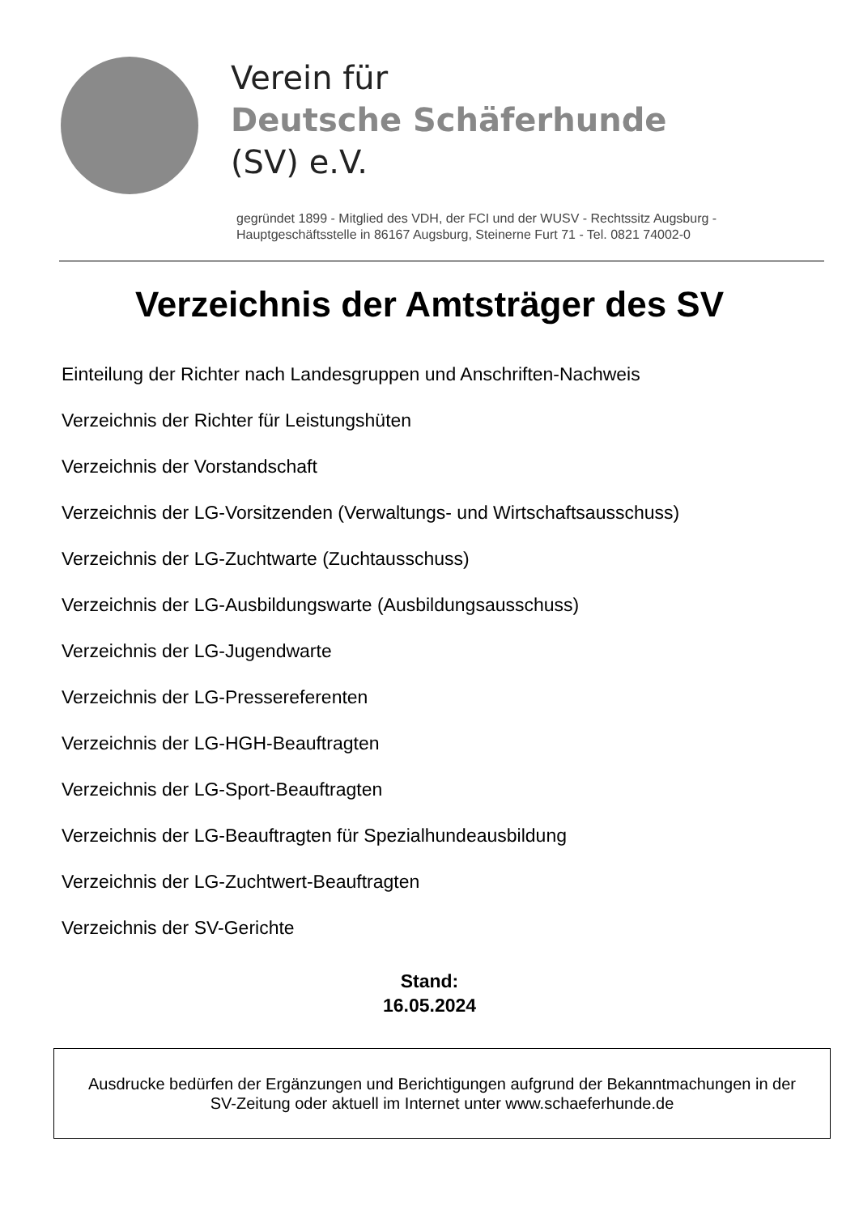Verein für
Deutsche Schäferhunde
(SV) e.V.
gegründet 1899 - Mitglied des VDH, der FCI und der WUSV - Rechtssitz Augsburg -
Hauptgeschäftsstelle in 86167 Augsburg, Steinerne Furt 71 - Tel. 0821 74002-0
Verzeichnis der Amtsträger des SV
Einteilung der Richter nach Landesgruppen und Anschriften-Nachweis
Verzeichnis der Richter für Leistungshüten
Verzeichnis der Vorstandschaft
Verzeichnis der LG-Vorsitzenden (Verwaltungs- und Wirtschaftsausschuss)
Verzeichnis der LG-Zuchtwarte (Zuchtausschuss)
Verzeichnis der LG-Ausbildungswarte (Ausbildungsausschuss)
Verzeichnis der LG-Jugendwarte
Verzeichnis der LG-Pressereferenten
Verzeichnis der LG-HGH-Beauftragten
Verzeichnis der LG-Sport-Beauftragten
Verzeichnis der LG-Beauftragten für Spezialhundeausbildung
Verzeichnis der LG-Zuchtwert-Beauftragten
Verzeichnis der SV-Gerichte
Stand:
16.05.2024
Ausdrucke bedürfen der Ergänzungen und Berichtigungen aufgrund der Bekanntmachungen in der
SV-Zeitung oder aktuell im Internet unter www.schaeferhunde.de